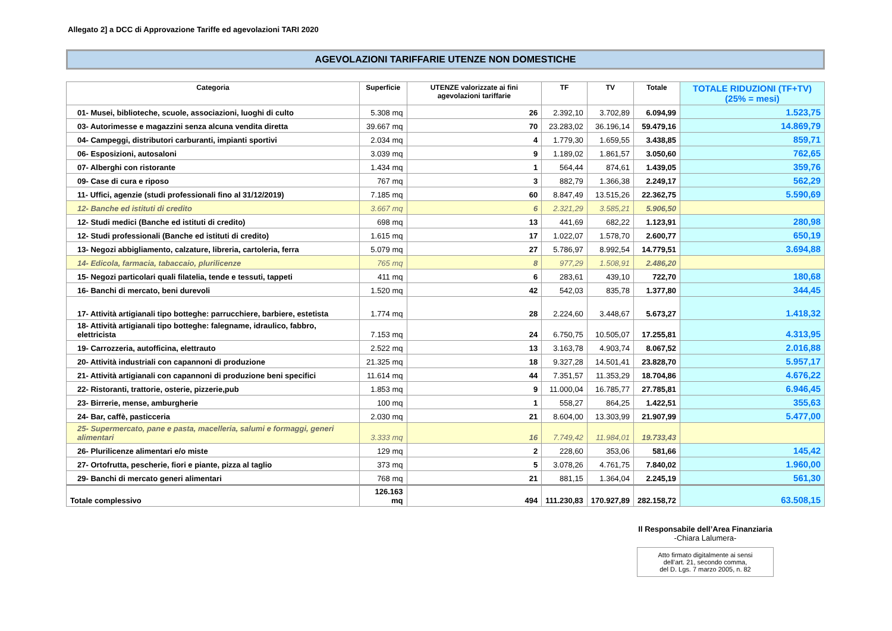Allegato 2] a DCC di Approvazione Tariffe ed agevolazioni TARI 2020
AGEVOLAZIONI TARIFFARIE UTENZE NON DOMESTICHE
| Categoria | Superficie | UTENZE valorizzate ai fini agevolazioni tariffarie | TF | TV | Totale | TOTALE RIDUZIONI (TF+TV) (25% = mesi) |
| --- | --- | --- | --- | --- | --- | --- |
| 01- Musei, biblioteche, scuole, associazioni, luoghi di culto | 5.308 mq | 26 | 2.392,10 | 3.702,89 | 6.094,99 | 1.523,75 |
| 03- Autorimesse e magazzini senza alcuna vendita diretta | 39.667 mq | 70 | 23.283,02 | 36.196,14 | 59.479,16 | 14.869,79 |
| 04- Campeggi, distributori carburanti, impianti sportivi | 2.034 mq | 4 | 1.779,30 | 1.659,55 | 3.438,85 | 859,71 |
| 06- Esposizioni, autosaloni | 3.039 mq | 9 | 1.189,02 | 1.861,57 | 3.050,60 | 762,65 |
| 07- Alberghi con ristorante | 1.434 mq | 1 | 564,44 | 874,61 | 1.439,05 | 359,76 |
| 09- Case di cura e riposo | 767 mq | 3 | 882,79 | 1.366,38 | 2.249,17 | 562,29 |
| 11- Uffici, agenzie (studi professionali fino al 31/12/2019) | 7.185 mq | 60 | 8.847,49 | 13.515,26 | 22.362,75 | 5.590,69 |
| 12- Banche ed istituti di credito | 3.667 mq | 6 | 2.321,29 | 3.585,21 | 5.906,50 | |
| 12- Studi medici (Banche ed istituti di credito) | 698 mq | 13 | 441,69 | 682,22 | 1.123,91 | 280,98 |
| 12- Studi professionali (Banche ed istituti di credito) | 1.615 mq | 17 | 1.022,07 | 1.578,70 | 2.600,77 | 650,19 |
| 13- Negozi abbigliamento, calzature, libreria, cartoleria, ferra | 5.079 mq | 27 | 5.786,97 | 8.992,54 | 14.779,51 | 3.694,88 |
| 14- Edicola, farmacia, tabaccaio, plurilicenze | 765 mq | 8 | 977,29 | 1.508,91 | 2.486,20 | |
| 15- Negozi particolari quali filatelia, tende e tessuti, tappeti | 411 mq | 6 | 283,61 | 439,10 | 722,70 | 180,68 |
| 16- Banchi di mercato, beni durevoli | 1.520 mq | 42 | 542,03 | 835,78 | 1.377,80 | 344,45 |
| 17- Attività artigianali tipo botteghe: parrucchiere, barbiere, estetista | 1.774 mq | 28 | 2.224,60 | 3.448,67 | 5.673,27 | 1.418,32 |
| 18- Attività artigianali tipo botteghe: falegname, idraulico, fabbro, elettricista | 7.153 mq | 24 | 6.750,75 | 10.505,07 | 17.255,81 | 4.313,95 |
| 19- Carrozzeria, autofficina, elettrauto | 2.522 mq | 13 | 3.163,78 | 4.903,74 | 8.067,52 | 2.016,88 |
| 20- Attività industriali con capannoni di produzione | 21.325 mq | 18 | 9.327,28 | 14.501,41 | 23.828,70 | 5.957,17 |
| 21- Attività artigianali con capannoni di produzione beni specifici | 11.614 mq | 44 | 7.351,57 | 11.353,29 | 18.704,86 | 4.676,22 |
| 22- Ristoranti, trattorie, osterie, pizzerie,pub | 1.853 mq | 9 | 11.000,04 | 16.785,77 | 27.785,81 | 6.946,45 |
| 23- Birrerie, mense, amburgherie | 100 mq | 1 | 558,27 | 864,25 | 1.422,51 | 355,63 |
| 24- Bar, caffè, pasticceria | 2.030 mq | 21 | 8.604,00 | 13.303,99 | 21.907,99 | 5.477,00 |
| 25- Supermercato, pane e pasta, macelleria, salumi e formaggi, generi alimentari | 3.333 mq | 16 | 7.749,42 | 11.984,01 | 19.733,43 | |
| 26- Plurilicenze alimentari e/o miste | 129 mq | 2 | 228,60 | 353,06 | 581,66 | 145,42 |
| 27- Ortofrutta, pescherie, fiori e piante, pizza al taglio | 373 mq | 5 | 3.078,26 | 4.761,75 | 7.840,02 | 1.960,00 |
| 29- Banchi di mercato generi alimentari | 768 mq | 21 | 881,15 | 1.364,04 | 2.245,19 | 561,30 |
| Totale complessivo | 126.163 mq | 494 | 111.230,83 | 170.927,89 | 282.158,72 | 63.508,15 |
Il Responsabile dell’Area Finanziaria
-Chiara Lalumera-
Atto firmato digitalmente ai sensi
dell’art. 21, secondo comma,
del D. Lgs. 7 marzo 2005, n. 82